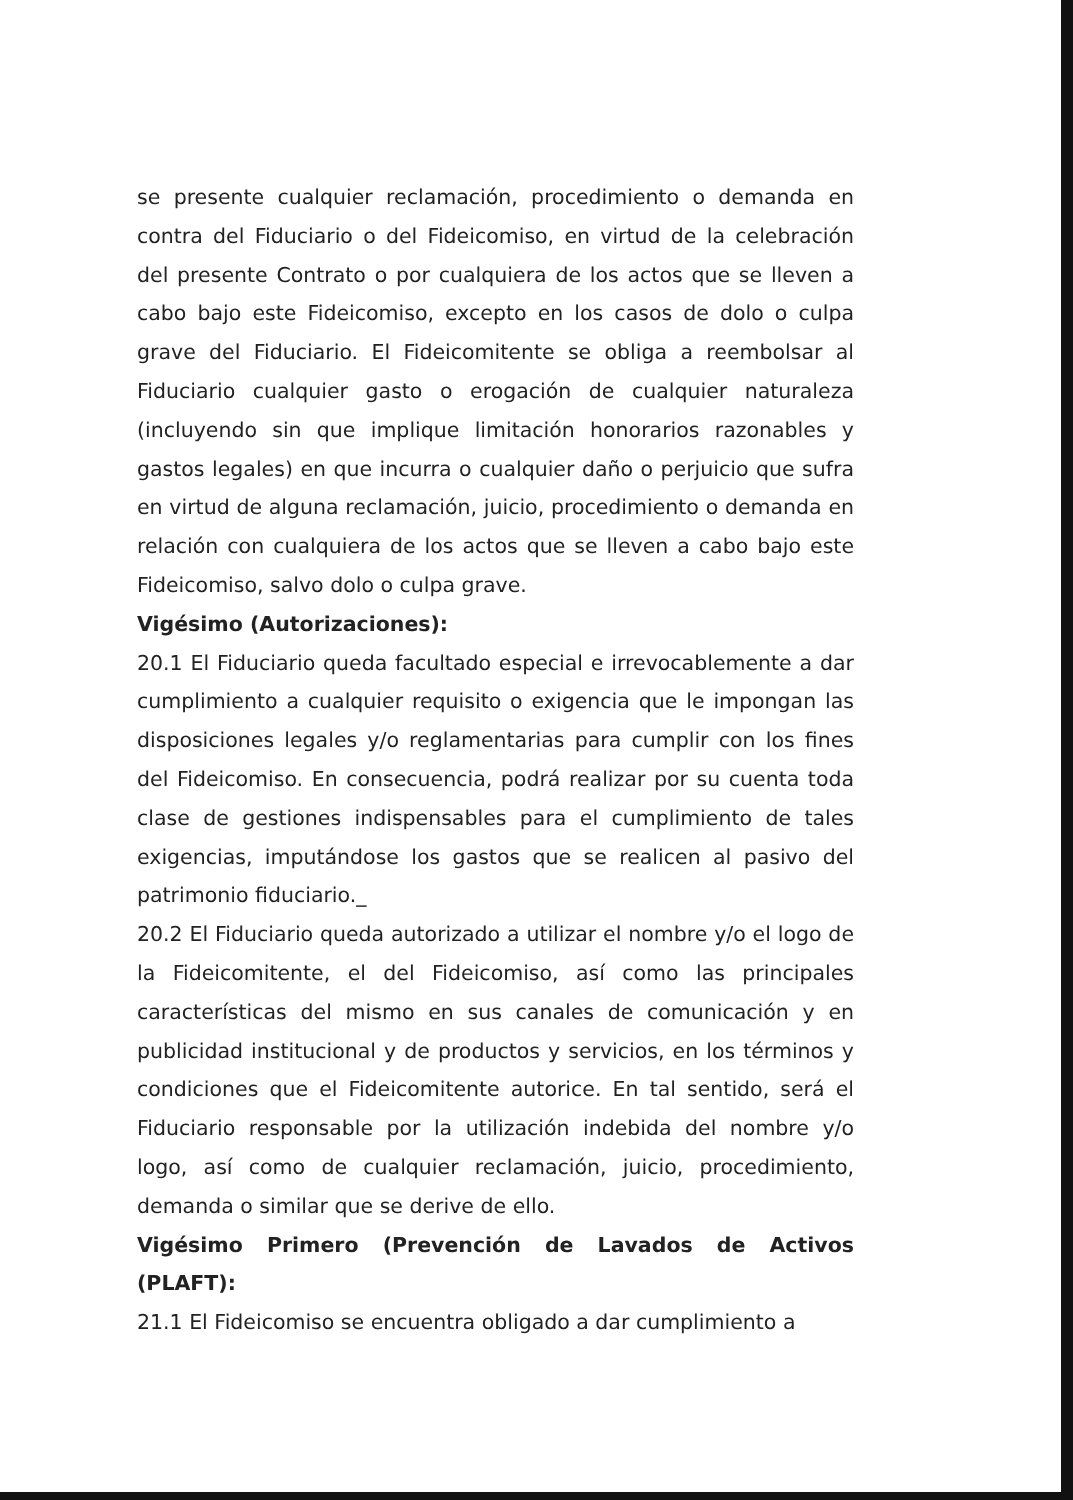se presente cualquier reclamación, procedimiento o demanda en contra del Fiduciario o del Fideicomiso, en virtud de la celebración del presente Contrato o por cualquiera de los actos que se lleven a cabo bajo este Fideicomiso, excepto en los casos de dolo o culpa grave del Fiduciario. El Fideicomitente se obliga a reembolsar al Fiduciario cualquier gasto o erogación de cualquier naturaleza (incluyendo sin que implique limitación honorarios razonables y gastos legales) en que incurra o cualquier daño o perjuicio que sufra en virtud de alguna reclamación, juicio, procedimiento o demanda en relación con cualquiera de los actos que se lleven a cabo bajo este Fideicomiso, salvo dolo o culpa grave.
Vigésimo (Autorizaciones):
20.1 El Fiduciario queda facultado especial e irrevocablemente a dar cumplimiento a cualquier requisito o exigencia que le impongan las disposiciones legales y/o reglamentarias para cumplir con los fines del Fideicomiso. En consecuencia, podrá realizar por su cuenta toda clase de gestiones indispensables para el cumplimiento de tales exigencias, imputándose los gastos que se realicen al pasivo del patrimonio fiduciario._
20.2 El Fiduciario queda autorizado a utilizar el nombre y/o el logo de la Fideicomitente, el del Fideicomiso, así como las principales características del mismo en sus canales de comunicación y en publicidad institucional y de productos y servicios, en los términos y condiciones que el Fideicomitente autorice. En tal sentido, será el Fiduciario responsable por la utilización indebida del nombre y/o logo, así como de cualquier reclamación, juicio, procedimiento, demanda o similar que se derive de ello.
Vigésimo Primero (Prevención de Lavados de Activos (PLAFT):
21.1 El Fideicomiso se encuentra obligado a dar cumplimiento a